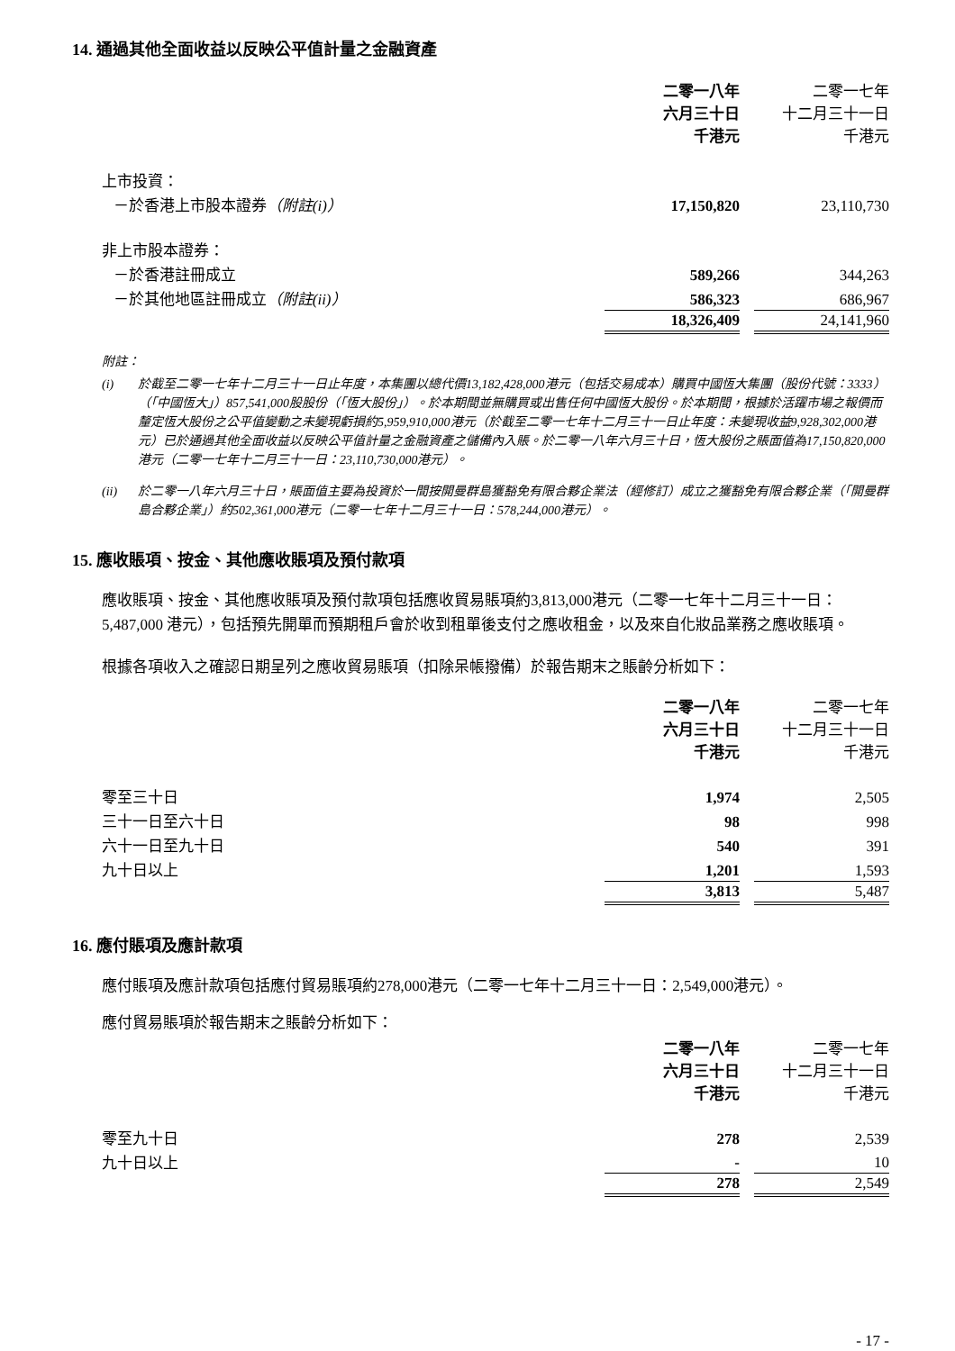14. 通過其他全面收益以反映公平值計量之金融資產
| | 二零一八年 六月三十日 千港元 | | 二零一七年 十二月三十一日 千港元 |
| 上市投資： | | | |
| －於香港上市股本證券 （附註(i)） | 17,150,820 | | 23,110,730 |
| 非上市股本證券： | | | |
| －於香港註冊成立 | 589,266 | | 344,263 |
| －於其他地區註冊成立 （附註(ii)） | 586,323 | | 686,967 |
| | 18,326,409 | | 24,141,960 |
附註：
(i) 於截至二零一七年十二月三十一日止年度，本集團以總代價13,182,428,000港元（包括交易成本）購買中國恆大集團（股份代號：3333）（「中國恆大」）857,541,000股股份（「恆大股份」）。於本期間並無購買或出售任何中國恆大股份。於本期間，根據於活躍市場之報價而釐定恆大股份之公平值變動之未變現虧損約5,959,910,000港元（於截至二零一七年十二月三十一日止年度：未變現收益9,928,302,000港元）已於通過其他全面收益以反映公平值計量之金融資產之儲備內入賬。於二零一八年六月三十日，恆大股份之賬面值為17,150,820,000港元（二零一七年十二月三十一日：23,110,730,000港元）。
(ii) 於二零一八年六月三十日，賬面值主要為投資於一間按開曼群島獲豁免有限合夥企業法（經修訂）成立之獲豁免有限合夥企業（「開曼群島合夥企業」）約502,361,000港元（二零一七年十二月三十一日：578,244,000港元）。
15. 應收賬項、按金、其他應收賬項及預付款項
應收賬項、按金、其他應收賬項及預付款項包括應收貿易賬項約3,813,000港元（二零一七年十二月三十一日：5,487,000 港元），包括預先開單而預期租戶會於收到租單後支付之應收租金，以及來自化妝品業務之應收賬項。
根據各項收入之確認日期呈列之應收貿易賬項（扣除呆帳撥備）於報告期末之賬齡分析如下：
| | 二零一八年 六月三十日 千港元 | | 二零一七年 十二月三十一日 千港元 |
| 零至三十日 | 1,974 | | 2,505 |
| 三十一日至六十日 | 98 | | 998 |
| 六十一日至九十日 | 540 | | 391 |
| 九十日以上 | 1,201 | | 1,593 |
| | 3,813 | | 5,487 |
16. 應付賬項及應計款項
應付賬項及應計款項包括應付貿易賬項約278,000港元（二零一七年十二月三十一日：2,549,000港元）。
應付貿易賬項於報告期末之賬齡分析如下：
| | 二零一八年 六月三十日 千港元 | | 二零一七年 十二月三十一日 千港元 |
| 零至九十日 | 278 | | 2,539 |
| 九十日以上 | - | | 10 |
| | 278 | | 2,549 |
- 17 -